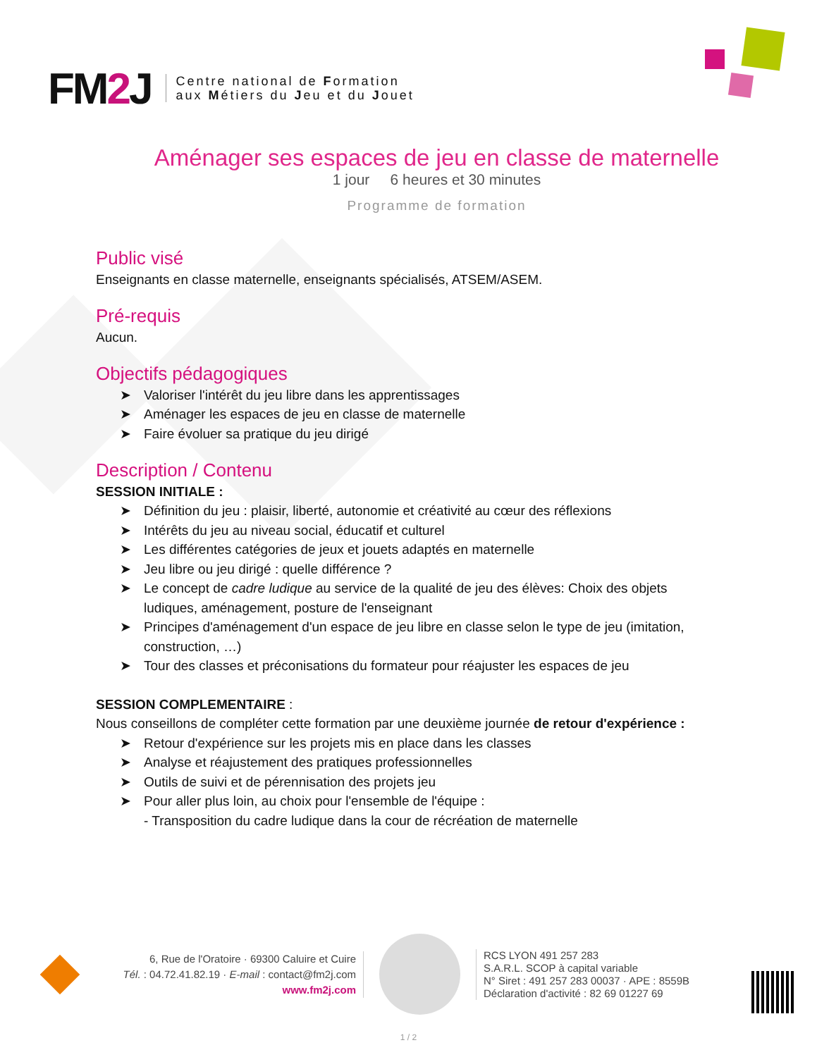FM2 J
Centre national de Formation
aux Métiers du Jeu et du Jouet
Aménager ses espaces de jeu en classe de maternelle
1 jour 6 heures et 30 minutes
Programme de formation
Public visé
Enseignants en classe maternelle, enseignants spécialisés, ATSEM/ASEM.
Pré-requis
Aucun.
Objectifs pédagogiques
➤ Valoriser l'intérêt du jeu libre dans les apprentissages
➤ Aménager les espaces de jeu en classe de maternelle
➤ Faire évoluer sa pratique du jeu dirigé
Description / Contenu
SESSION INITIALE :
➤ Définition du jeu : plaisir, liberté, autonomie et créativité au cœur des réflexions
➤ Intérêts du jeu au niveau social, éducatif et culturel
➤ Les différentes catégories de jeux et jouets adaptés en maternelle
➤ Jeu libre ou jeu dirigé : quelle différence ?
➤ Le concept de cadre ludique au service de la qualité de jeu des élèves: Choix des objets ludiques, aménagement, posture de l'enseignant
➤ Principes d'aménagement d'un espace de jeu libre en classe selon le type de jeu (imitation, construction, …)
➤ Tour des classes et préconisations du formateur pour réajuster les espaces de jeu
SESSION COMPLEMENTAIRE :
Nous conseillons de compléter cette formation par une deuxième journée de retour d'expérience :
➤ Retour d'expérience sur les projets mis en place dans les classes
➤ Analyse et réajustement des pratiques professionnelles
➤ Outils de suivi et de pérennisation des projets jeu
➤ Pour aller plus loin, au choix pour l'ensemble de l'équipe :
- Transposition du cadre ludique dans la cour de récréation de maternelle
6, Rue de l'Oratoire · 69300 Caluire et Cuire
Tél. : 04.72.41.82.19 · E-mail : contact@fm2j.com
www.fm2j.com
RCS LYON 491 257 283
S.A.R.L. SCOP à capital variable
N° Siret : 491 257 283 00037 · APE : 8559B
Déclaration d'activité : 82 69 01227 69
1 / 2